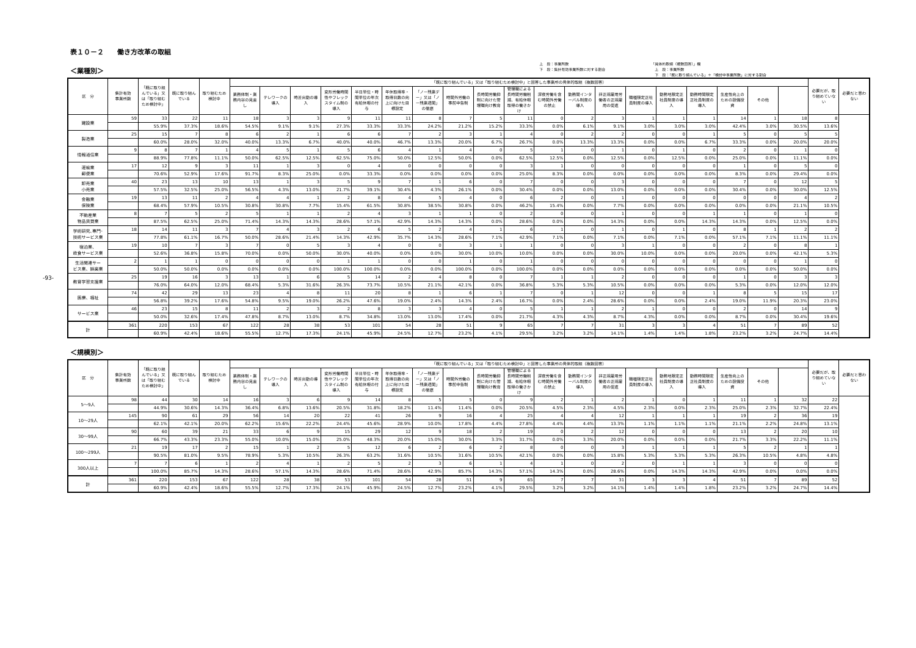-93-
表１０－２　　働き方改革の取組
＜業種別＞
上　段：事業所数
下　段：集計有効事業所数に対する割合
「具体的取組（複数回答）」欄
　上　段：事業所数
　下　段：「既に取り組んでいる」＋「検討中事業所数」に対する割合
| 区 分 | 集計有効 事業所数 | 「既に取り組んでいる」又は「取り組むため検討中」 | 既に取り組んでいる | 取り組むため検討中 | 「既に取り組んでいる」又は「取り組むため検討中」と回答した事業所の具体的取組（複数回答） | | | | | | | | | | | | | | | | | | | 必要だが、取り組めていない | 必要だと思わない |
| --- | --- | --- | --- | --- | --- | --- | --- | --- | --- | --- | --- | --- | --- | --- | --- | --- | --- | --- | --- | --- | --- | --- | --- | --- | --- |
| | | | | | 業務体制・業務内容の見直し | テレワークの導入 | 時差出勤の導入 | 変形労働時間性やフレックスタイム制の導入 | 半日単位・時間単位の年次有給休暇の付与 | 年休取得率・取得日数の向上に向けた目標設定 | 「ノー残業デー」又は「ノー残業週間」の徹底 | 時間外労働の事前申告制 | 長時間労働抑制に向けた管理職向け教育 | 管理職による長時間労働削減、有給休暇取得の働きかけ | 深夜労働を含む時間外労働の禁止 | 勤務間インターバル制度の導入 | 非正規雇用労働者の正規雇用の促進 | 職種限定正社員制度の導入 | 勤務地限定正社員制度の導入 | 勤務時間限定正社員制度の導入 | 生産性向上のための設備投資 | その他 | | | |
| 建設業 | 59 | 33 | 22 | 11 | 18 | 3 | 3 | 9 | 11 | 11 | 8 | 7 | 5 | 11 | 0 | 2 | 3 | 1 | 1 | 1 | 14 | 1 | 18 | 8 | |
| | | 55.9% | 37.3% | 18.6% | 54.5% | 9.1% | 9.1% | 27.3% | 33.3% | 33.3% | 24.2% | 21.2% | 15.2% | 33.3% | 0.0% | 6.1% | 9.1% | 3.0% | 3.0% | 3.0% | 42.4% | 3.0% | 30.5% | 13.6% | |
| 製造業 | 25 | 15 | 7 | 8 | 6 | 2 | 1 | 6 | 6 | 7 | 2 | 3 | 1 | 4 | 0 | 2 | 2 | 0 | 0 | 1 | 5 | 0 | 5 | 5 | |
| | | 60.0% | 28.0% | 32.0% | 40.0% | 13.3% | 6.7% | 40.0% | 40.0% | 46.7% | 13.3% | 20.0% | 6.7% | 26.7% | 0.0% | 13.3% | 13.3% | 0.0% | 0.0% | 6.7% | 33.3% | 0.0% | 20.0% | 20.0% | |
| 情報通信業 | 9 | 8 | 7 | 1 | 4 | 5 | 1 | 5 | 6 | 4 | 1 | 4 | 0 | 5 | 1 | 0 | 1 | 0 | 1 | 0 | 2 | 0 | 1 | 0 | |
| | | 88.9% | 77.8% | 11.1% | 50.0% | 62.5% | 12.5% | 62.5% | 75.0% | 50.0% | 12.5% | 50.0% | 0.0% | 62.5% | 12.5% | 0.0% | 12.5% | 0.0% | 12.5% | 0.0% | 25.0% | 0.0% | 11.1% | 0.0% | |
| 運輸業 郵便業 | 17 | 12 | 9 | 3 | 11 | 1 | 3 | 0 | 4 | 0 | 0 | 0 | 0 | 3 | 1 | 0 | 0 | 0 | 0 | 0 | 1 | 0 | 5 | 0 | |
| | | 70.6% | 52.9% | 17.6% | 91.7% | 8.3% | 25.0% | 0.0% | 33.3% | 0.0% | 0.0% | 0.0% | 0.0% | 25.0% | 8.3% | 0.0% | 0.0% | 0.0% | 0.0% | 0.0% | 8.3% | 0.0% | 29.4% | 0.0% | |
| 卸売業 小売業 | 40 | 23 | 13 | 10 | 13 | 1 | 3 | 5 | 9 | 7 | 1 | 6 | 0 | 7 | 0 | 0 | 3 | 0 | 0 | 0 | 7 | 0 | 12 | 5 | |
| | | 57.5% | 32.5% | 25.0% | 56.5% | 4.3% | 13.0% | 21.7% | 39.1% | 30.4% | 4.3% | 26.1% | 0.0% | 30.4% | 0.0% | 0.0% | 13.0% | 0.0% | 0.0% | 0.0% | 30.4% | 0.0% | 30.0% | 12.5% | |
| 金融業 保険業 | 19 | 13 | 11 | 2 | 4 | 4 | 1 | 2 | 8 | 4 | 5 | 4 | 0 | 6 | 2 | 0 | 1 | 0 | 0 | 0 | 0 | 0 | 4 | 2 | |
| | | 68.4% | 57.9% | 10.5% | 30.8% | 30.8% | 7.7% | 15.4% | 61.5% | 30.8% | 38.5% | 30.8% | 0.0% | 46.2% | 15.4% | 0.0% | 7.7% | 0.0% | 0.0% | 0.0% | 0.0% | 0.0% | 21.1% | 10.5% | |
| 不動産業 物品賃貸業 | 8 | 7 | 5 | 2 | 5 | 1 | 1 | 2 | 4 | 3 | 1 | 1 | 0 | 2 | 0 | 0 | 1 | 0 | 0 | 1 | 1 | 0 | 1 | 0 | |
| | | 87.5% | 62.5% | 25.0% | 71.4% | 14.3% | 14.3% | 28.6% | 57.1% | 42.9% | 14.3% | 14.3% | 0.0% | 28.6% | 0.0% | 0.0% | 14.3% | 0.0% | 0.0% | 14.3% | 14.3% | 0.0% | 12.5% | 0.0% | |
| 学術研究､専門･ 技術サービス業 | 18 | 14 | 11 | 3 | 7 | 4 | 3 | 2 | 6 | 5 | 2 | 4 | 1 | 6 | 1 | 0 | 1 | 0 | 1 | 0 | 8 | 1 | 2 | 2 | |
| | | 77.8% | 61.1% | 16.7% | 50.0% | 28.6% | 21.4% | 14.3% | 42.9% | 35.7% | 14.3% | 28.6% | 7.1% | 42.9% | 7.1% | 0.0% | 7.1% | 0.0% | 7.1% | 0.0% | 57.1% | 7.1% | 11.1% | 11.1% | |
| 宿泊業、 飲食サービス業 | 19 | 10 | 7 | 3 | 7 | 0 | 5 | 3 | 4 | 0 | 0 | 3 | 1 | 1 | 0 | 0 | 3 | 1 | 0 | 0 | 2 | 0 | 8 | 1 | |
| | | 52.6% | 36.8% | 15.8% | 70.0% | 0.0% | 50.0% | 30.0% | 40.0% | 0.0% | 0.0% | 30.0% | 10.0% | 10.0% | 0.0% | 0.0% | 30.0% | 10.0% | 0.0% | 0.0% | 20.0% | 0.0% | 42.1% | 5.3% | |
| 生活関連サー ビス業、娯楽業 | 2 | 1 | 1 | 0 | 0 | 0 | 0 | 1 | 1 | 0 | 0 | 1 | 0 | 1 | 0 | 0 | 0 | 0 | 0 | 0 | 0 | 0 | 1 | 0 | |
| | | 50.0% | 50.0% | 0.0% | 0.0% | 0.0% | 0.0% | 100.0% | 100.0% | 0.0% | 0.0% | 100.0% | 0.0% | 100.0% | 0.0% | 0.0% | 0.0% | 0.0% | 0.0% | 0.0% | 0.0% | 0.0% | 50.0% | 0.0% | |
| 教育学習支援業 | 25 | 19 | 16 | 3 | 13 | 1 | 6 | 5 | 14 | 2 | 4 | 8 | 0 | 7 | 1 | 1 | 2 | 0 | 0 | 0 | 1 | 0 | 3 | 3 | |
| | | 76.0% | 64.0% | 12.0% | 68.4% | 5.3% | 31.6% | 26.3% | 73.7% | 10.5% | 21.1% | 42.1% | 0.0% | 36.8% | 5.3% | 5.3% | 10.5% | 0.0% | 0.0% | 0.0% | 5.3% | 0.0% | 12.0% | 12.0% | |
| 医療、福祉 | 74 | 42 | 29 | 13 | 23 | 4 | 8 | 11 | 20 | 8 | 1 | 6 | 1 | 7 | 0 | 1 | 12 | 0 | 0 | 1 | 8 | 5 | 15 | 17 | |
| | | 56.8% | 39.2% | 17.6% | 54.8% | 9.5% | 19.0% | 26.2% | 47.6% | 19.0% | 2.4% | 14.3% | 2.4% | 16.7% | 0.0% | 2.4% | 28.6% | 0.0% | 0.0% | 2.4% | 19.0% | 11.9% | 20.3% | 23.0% | |
| サービス業 | 46 | 23 | 15 | 8 | 11 | 2 | 3 | 2 | 8 | 3 | 3 | 4 | 0 | 5 | 1 | 1 | 2 | 1 | 0 | 0 | 2 | 0 | 14 | 9 | |
| | | 50.0% | 32.6% | 17.4% | 47.8% | 8.7% | 13.0% | 8.7% | 34.8% | 13.0% | 13.0% | 17.4% | 0.0% | 21.7% | 4.3% | 4.3% | 8.7% | 4.3% | 0.0% | 0.0% | 8.7% | 0.0% | 30.4% | 19.6% | |
| 計 | 361 | 220 | 153 | 67 | 122 | 28 | 38 | 53 | 101 | 54 | 28 | 51 | 9 | 65 | 7 | 7 | 31 | 3 | 3 | 4 | 51 | 7 | 89 | 52 | |
| | | 60.9% | 42.4% | 18.6% | 55.5% | 12.7% | 17.3% | 24.1% | 45.9% | 24.5% | 12.7% | 23.2% | 4.1% | 29.5% | 3.2% | 3.2% | 14.1% | 1.4% | 1.4% | 1.8% | 23.2% | 3.2% | 24.7% | 14.4% | |
＜規模別＞
| 区 分 | 集計有効 事業所数 | 「既に取り組んでいる」又は「取り組むため検討中」 | 既に取り組んでいる | 取り組むため検討中 | 「既に取り組んでいる」又は「取り組むため検討中」と回答した事業所の具体的取組（複数回答） | | | | | | | | | | | | | | | | | | | 必要だが、取り組めていない | 必要だと思わない |
| --- | --- | --- | --- | --- | --- | --- | --- | --- | --- | --- | --- | --- | --- | --- | --- | --- | --- | --- | --- | --- | --- | --- | --- | --- | --- |
| | | | | | 業務体制・業務内容の見直し | テレワークの導入 | 時差出勤の導入 | 変形労働時間性やフレックスタイム制の導入 | 半日単位・時間単位の年次有給休暇の付与 | 年休取得率・取得日数の向上に向けた目標設定 | 「ノー残業デー」又は「ノー残業週間」の徹底 | 時間外労働の事前申告制 | 長時間労働抑制に向けた管理職向け教育 | 管理職による長時間労働削減、有給休暇取得の働きかけ | 深夜労働を含む時間外労働の禁止 | 勤務間インターバル制度の導入 | 非正規雇用労働者の正規雇用の促進 | 職種限定正社員制度の導入 | 勤務地限定正社員制度の導入 | 勤務時間限定正社員制度の導入 | 生産性向上のための設備投資 | その他 | | | |
| 5～9人 | 98 | 44 | 30 | 14 | 16 | 3 | 6 | 9 | 14 | 8 | 5 | 5 | 0 | 9 | 2 | 1 | 2 | 1 | 0 | 1 | 11 | 1 | 32 | 22 | |
| | | 44.9% | 30.6% | 14.3% | 36.4% | 6.8% | 13.6% | 20.5% | 31.8% | 18.2% | 11.4% | 11.4% | 0.0% | 20.5% | 4.5% | 2.3% | 4.5% | 2.3% | 0.0% | 2.3% | 25.0% | 2.3% | 32.7% | 22.4% | |
| 10～29人 | 145 | 90 | 61 | 29 | 56 | 14 | 20 | 22 | 41 | 26 | 9 | 16 | 4 | 25 | 4 | 4 | 12 | 1 | 1 | 1 | 19 | 2 | 36 | 19 | |
| | | 62.1% | 42.1% | 20.0% | 62.2% | 15.6% | 22.2% | 24.4% | 45.6% | 28.9% | 10.0% | 17.8% | 4.4% | 27.8% | 4.4% | 4.4% | 13.3% | 1.1% | 1.1% | 1.1% | 21.1% | 2.2% | 24.8% | 13.1% | |
| 30～99人 | 90 | 60 | 39 | 21 | 33 | 6 | 9 | 15 | 29 | 12 | 9 | 18 | 2 | 19 | 0 | 2 | 12 | 0 | 0 | 0 | 13 | 2 | 20 | 10 | |
| | | 66.7% | 43.3% | 23.3% | 55.0% | 10.0% | 15.0% | 25.0% | 48.3% | 20.0% | 15.0% | 30.0% | 3.3% | 31.7% | 0.0% | 3.3% | 20.0% | 0.0% | 0.0% | 0.0% | 21.7% | 3.3% | 22.2% | 11.1% | |
| 100～299人 | 21 | 19 | 17 | 2 | 15 | 1 | 2 | 5 | 12 | 6 | 2 | 6 | 2 | 8 | 0 | 0 | 3 | 1 | 1 | 1 | 5 | 2 | 1 | 1 | |
| | | 90.5% | 81.0% | 9.5% | 78.9% | 5.3% | 10.5% | 26.3% | 63.2% | 31.6% | 10.5% | 31.6% | 10.5% | 42.1% | 0.0% | 0.0% | 15.8% | 5.3% | 5.3% | 5.3% | 26.3% | 10.5% | 4.8% | 4.8% | |
| 300人以上 | 7 | 7 | 6 | 1 | 2 | 4 | 1 | 2 | 5 | 2 | 3 | 6 | 1 | 4 | 1 | 0 | 2 | 0 | 1 | 1 | 3 | 0 | 0 | 0 | |
| | | 100.0% | 85.7% | 14.3% | 28.6% | 57.1% | 14.3% | 28.6% | 71.4% | 28.6% | 42.9% | 85.7% | 14.3% | 57.1% | 14.3% | 0.0% | 28.6% | 0.0% | 14.3% | 14.3% | 42.9% | 0.0% | 0.0% | 0.0% | |
| 計 | 361 | 220 | 153 | 67 | 122 | 28 | 38 | 53 | 101 | 54 | 28 | 51 | 9 | 65 | 7 | 7 | 31 | 3 | 3 | 4 | 51 | 7 | 89 | 52 | |
| | | 60.9% | 42.4% | 18.6% | 55.5% | 12.7% | 17.3% | 24.1% | 45.9% | 24.5% | 12.7% | 23.2% | 4.1% | 29.5% | 3.2% | 3.2% | 14.1% | 1.4% | 1.4% | 1.8% | 23.2% | 3.2% | 24.7% | 14.4% | |